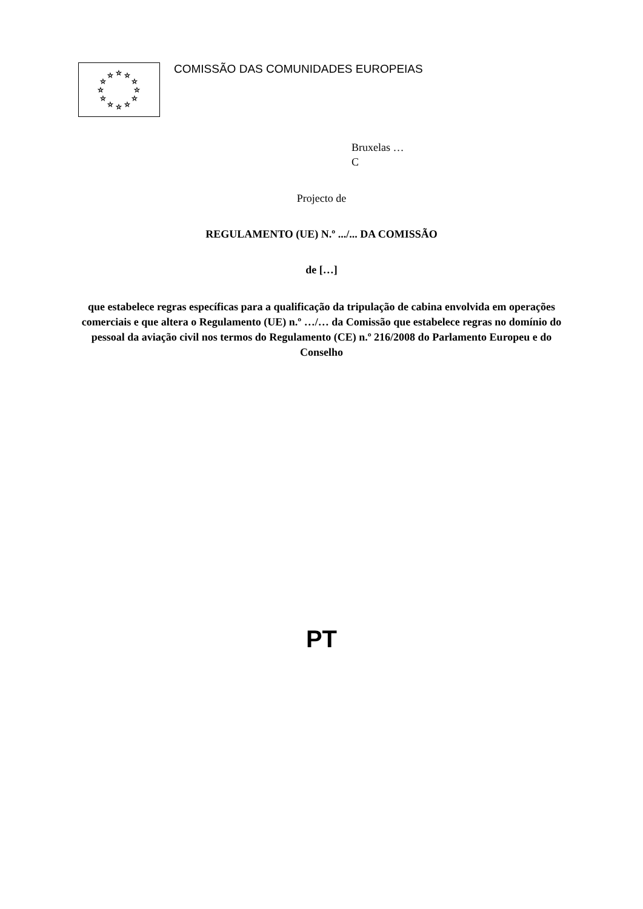☆
☆
☆
☆
☆
☆
☆
☆
☆
☆
☆
☆
COMISSÃO DAS COMUNIDADES EUROPEIAS
Bruxelas …
C
Projecto de
REGULAMENTO (UE) N.º .../... DA COMISSÃO
de […]
que estabelece regras específicas para a qualificação da tripulação de cabina envolvida em operações comerciais e que altera o Regulamento (UE) n.º …/… da Comissão que estabelece regras no domínio do pessoal da aviação civil nos termos do Regulamento (CE) n.º 216/2008 do Parlamento Europeu e do Conselho
PT